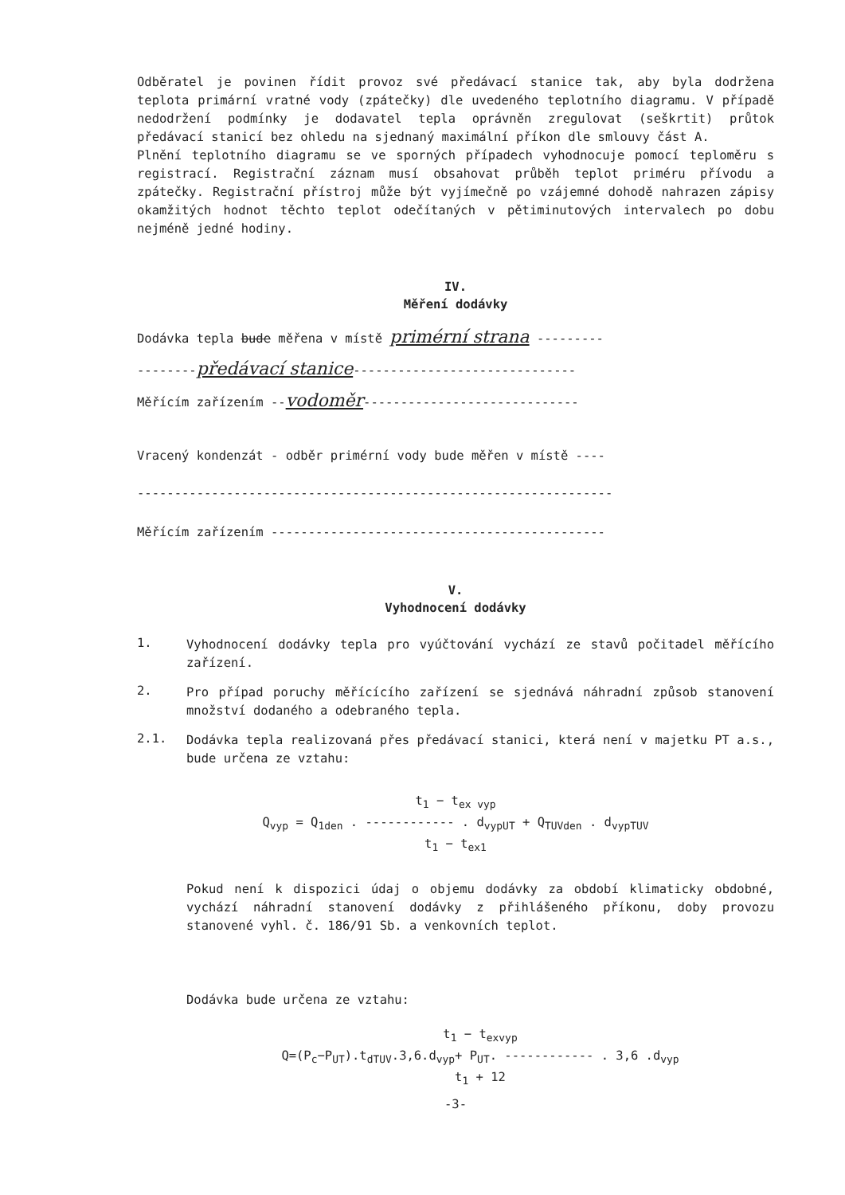Odběratel je povinen řídit provoz své předávací stanice tak, aby byla dodržena teplota primární vratné vody (zpátečky) dle uvedeného teplotního diagramu. V případě nedodržení podmínky je dodavatel tepla oprávněn zregulovat (seškrtit) průtok předávací stanicí bez ohledu na sjednaný maximální příkon dle smlouvy část A.
Plnění teplotního diagramu se ve sporných případech vyhodnocuje pomocí teploměru s registrací. Registrační záznam musí obsahovat průběh teplot priméru přívodu a zpátečky. Registrační přístroj může být vyjímečně po vzájemné dohodě nahrazen zápisy okamžitých hodnot těchto teplot odečítaných v pětiminutových intervalech po dobu nejméně jedné hodiny.
IV.
Měření dodávky
Dodávka tepla bude měřena v místě primérní strana ---------
--------předávací stanice------------------------------
Měřícím zařízením --vodoměr-----------------------------
Vracený kondenzát - odběr primérní vody bude měřen v místě ----
----------------------------------------------------------------
Měřícím zařízením ---------------------------------------------
V.
Vyhodnocení dodávky
1.
Vyhodnocení dodávky tepla pro vyúčtování vychází ze stavů počitadel měřícího zařízení.
2.
Pro případ poruchy měřícícího zařízení se sjednává náhradní způsob stanovení množství dodaného a odebraného tepla.
2.1.
Dodávka tepla realizovaná přes předávací stanici, která není v majetku PT a.s., bude určena ze vztahu:
t<sub>1</sub> − t<sub>ex vyp</sub>
Q<sub>vyp</sub> = Q<sub>1den</sub> . ------------ . d<sub>vypUT</sub> + Q<sub>TUVden</sub> . d<sub>vypTUV</sub>
t<sub>1</sub> − t<sub>ex1</sub>
Pokud není k dispozici údaj o objemu dodávky za období klimaticky obdobné, vychází náhradní stanovení dodávky z přihlášeného příkonu, doby provozu stanovené vyhl. č. 186/91 Sb. a venkovních teplot.
Dodávka bude určena ze vztahu:
t<sub>1</sub> − t<sub>exvyp</sub>
Q=(P<sub>c</sub>−P<sub>UT</sub>).t<sub>dTUV</sub>.3,6.d<sub>vyp</sub>+ P<sub>UT</sub>. ------------ . 3,6 .d<sub>vyp</sub>
t<sub>1</sub> + 12
-3-